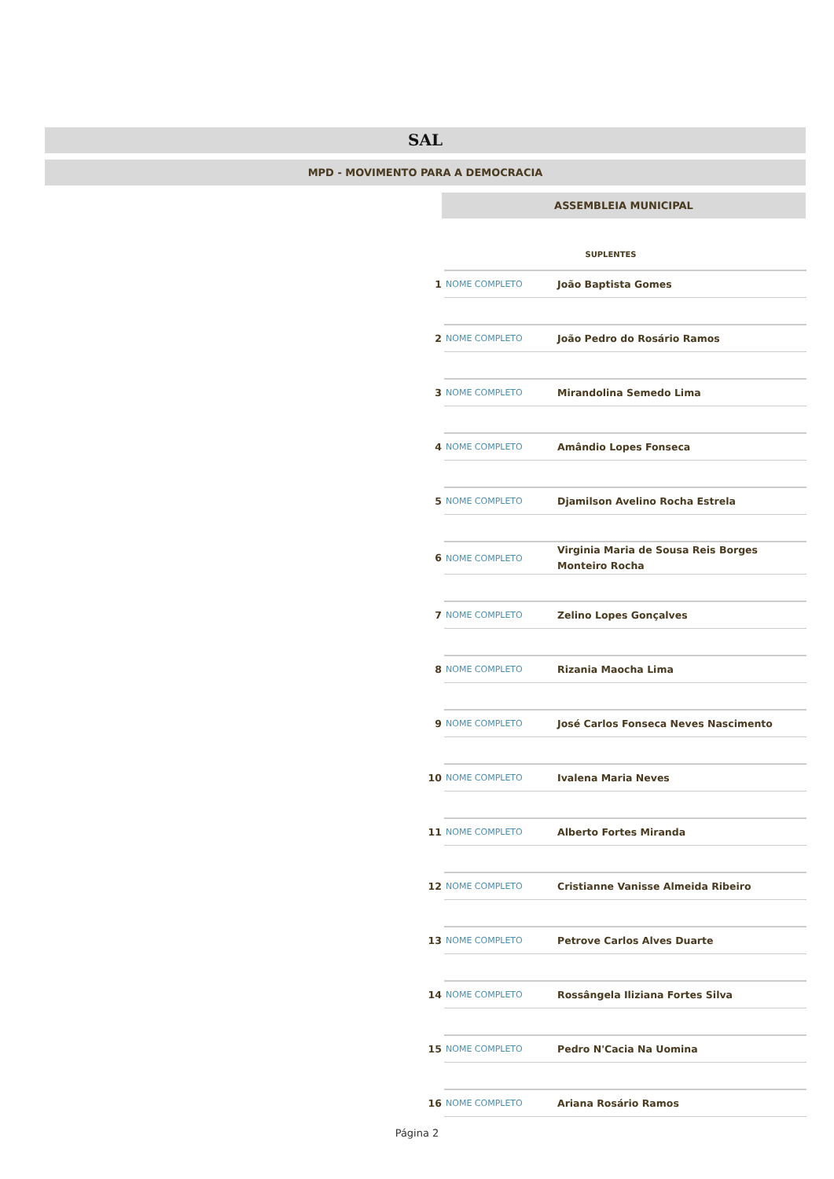SAL
MPD - MOVIMENTO PARA A DEMOCRACIA
ASSEMBLEIA MUNICIPAL
SUPLENTES
| 1 | NOME COMPLETO | João Baptista Gomes |
| 2 | NOME COMPLETO | João Pedro do Rosário Ramos |
| 3 | NOME COMPLETO | Mirandolina Semedo Lima |
| 4 | NOME COMPLETO | Amândio Lopes Fonseca |
| 5 | NOME COMPLETO | Djamilson Avelino Rocha Estrela |
| 6 | NOME COMPLETO | Virginia Maria de Sousa Reis Borges Monteiro Rocha |
| 7 | NOME COMPLETO | Zelino Lopes Gonçalves |
| 8 | NOME COMPLETO | Rizania Maocha Lima |
| 9 | NOME COMPLETO | José Carlos Fonseca Neves Nascimento |
| 10 | NOME COMPLETO | Ivalena Maria Neves |
| 11 | NOME COMPLETO | Alberto Fortes Miranda |
| 12 | NOME COMPLETO | Cristianne Vanisse Almeida Ribeiro |
| 13 | NOME COMPLETO | Petrove Carlos Alves Duarte |
| 14 | NOME COMPLETO | Rossângela Iliziana Fortes Silva |
| 15 | NOME COMPLETO | Pedro N'Cacia Na Uomina |
| 16 | NOME COMPLETO | Ariana Rosário Ramos |
Página 2